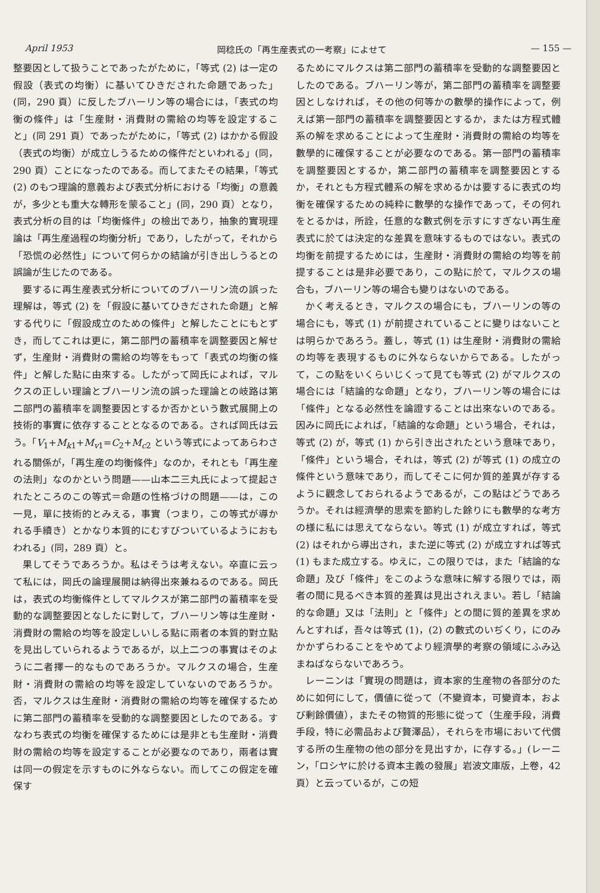April 1953 岡稔氏の「再生産表式の一考察」によせて — 155 —
整要因として扱うことであったがために，「等式 (2) は一定の假設（表式の均衡）に基いてひきだされた命題であった」(同，290 頁）に反したブハーリン等の場合には，「表式の均衡の條件」は「生産財・消費財の需給の均等を設定すること」(同 291 頁）であったがために，「等式 (2) はかかる假設（表式の均衡）が成立しうるための條件だといわれる」(同，290 頁）ことになったのである。而してまたその結果，「等式 (2) のもつ理論的意義および表式分析における「均衡」の意義が，多少とも重大な轉形を蒙ること」(同，290 頁）となり，表式分析の目的は「均衡條件」の檢出であり，抽象的實現理論は「再生産過程の均衡分析」であり，したがって，それから「恐慌の必然性」について何らかの結論が引き出しうるとの誤論が生じたのである。
要するに再生産表式分析についてのブハーリン流の誤った理解は，等式 (2) を「假設に基いてひきだされた命題」と解する代りに「假設成立のための條件」と解したことにもとずき，而してこれは更に，第二部門の蓄積率を調整要因と解せず，生産財・消費財の需給の均等をもって「表式の均衡の條件」と解した點に由來する。したがって岡氏によれば，マルクスの正しい理論とブハーリン流の誤った理論との岐路は第二部門の蓄積率を調整要因とするか否かという數式展開上の技術的事實に依存することとなるのである。されば岡氏は云う。「V<sub>1</sub>+M<sub>k1</sub>+M<sub>v1</sub>=C<sub>2</sub>+M<sub>c2</sub> という等式によってあらわされる關係が，「再生産の均衡條件」なのか，それとも「再生産の法則」なのかという問題——山本二三丸氏によって提起されたところのこの等式＝命題の性格づけの問題——は，この一見，單に技術的とみえる，事實（つまり，この等式が導かれる手續き）とかなり本質的にむすびついているようにおもわれる」(同，289 頁）と。
果してそうであろうか。私はそうは考えない。卒直に云って私には，岡氏の論理展開は納得出來兼ねるのである。岡氏は，表式の均衡條件としてマルクスが第二部門の蓄積率を受動的な調整要因となしたに對して，ブハーリン等は生産財・消費財の需給の均等を設定しいしる點に兩者の本質的對立點を見出していられるようであるが，以上二つの事實はそのように二者擇一的なものであろうか。マルクスの場合，生産財・消費財の需給の均等を設定していないのであろうか。否，マルクスは生産財・消費財の需給の均等を確保するために第二部門の蓄積率を受動的な調整要因としたのである。すなわち表式の均衡を確保するためには是非とも生産財・消費財の需給の均等を設定することが必要なのであり，兩者は實は同一の假定を示すものに外ならない。而してこの假定を確保す
るためにマルクスは第二部門の蓄積率を受動的な調整要因としたのである。ブハーリン等が，第二部門の蓄積率を調整要因としなければ，その他の何等かの數學的操作によって，例えば第一部門の蓄積率を調整要因とするか，または方程式體系の解を求めることによって生産財・消費財の需給の均等を數學的に確保することが必要なのである。第一部門の蓄積率を調整要因とするか，第二部門の蓄積率を調整要因とするか，それとも方程式體系の解を求めるかは要するに表式の均衡を確保するための純粋に數學的な操作であって，その何れをとるかは，所詮，任意的な數式例を示すにすぎない再生産表式に於ては決定的な差異を意味するものではない。表式の均衡を前提するためには，生産財・消費財の需給の均等を前提することは是非必要であり，この點に於て，マルクスの場合も，ブハーリン等の場合も變りはないのである。
かく考えるとき，マルクスの場合にも，ブハーリンの等の場合にも，等式 (1) が前提されていることに變りはないことは明らかであろう。蓋し，等式 (1) は生産財・消費財の需給の均等を表現するものに外ならないからである。したがって，この點をいくらいじくって見ても等式 (2) がマルクスの場合には「結論的な命題」となり，ブハーリン等の場合には「條件」となる必然性を論證することは出來ないのである。因みに岡氏によれば，「結論的な命題」という場合，それは，等式 (2) が，等式 (1) から引き出されたという意味であり，「條件」という場合，それは，等式 (2) が等式 (1) の成立の條件という意味であり，而してそこに何か質的差異が存するように觀念しておられるようであるが，この點はどうであろうか。それは經濟學的思索を節約した餘りにも數學的な考方の様に私には思えてならない。等式 (1) が成立すれば，等式 (2) はそれから導出され，また逆に等式 (2) が成立すれば等式 (1) もまた成立する。ゆえに，この限りでは，また「結論的な命題」及び「條件」をこのような意味に解する限りでは，兩者の間に見るべき本質的差異は見出されえまい。若し「結論的な命題」又は「法則」と「條件」との間に質的差異を求めんとすれば，吾々は等式 (1)，(2) の數式のいぢくり，にのみかかずらわることをやめてより經濟學的考察の領域にふみ込まねばならないであろう。
レーニンは「實現の問題は，資本家的生産物の各部分のために如何にして，價値に從って（不變資本，可變資本，および剰餘價値），またその物質的形態に從って（生産手段，消費手段，特に必需品および贅澤品），それらを市場において代償する所の生産物の他の部分を見出すか，に存する。」(レーニン，「ロシヤに於ける資本主義の發展」岩波文庫版，上卷，42 頁）と云っているが，この短